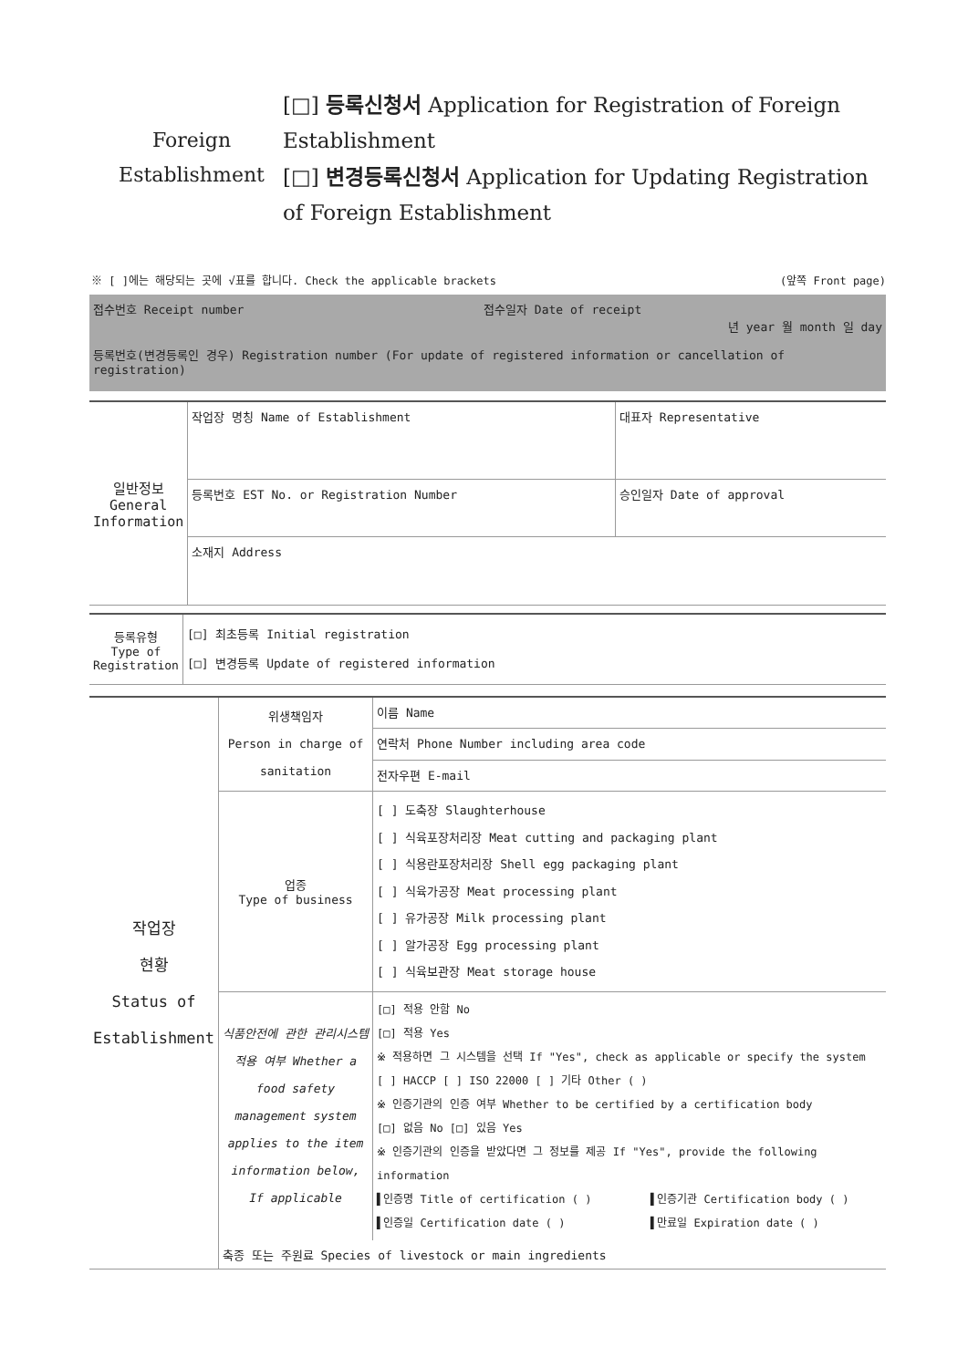Foreign
Establishment
[□] 등록신청서 Application for Registration of Foreign Establishment
[□] 변경등록신청서 Application for Updating Registration of Foreign Establishment
※ [ ]에는 해당되는 곳에 √표를 합니다. Check the applicable brackets (앞쪽 Front page)
| 접수번호 Receipt number | 접수일자 Date of receipt 년 year 월 month 일 day |
| 등록번호(변경등록인 경우) Registration number (For update of registered information or cancellation of registration) | |
| 일반정보 General Information | 작업장 명칭 Name of Establishment | 대표자 Representative |
| | 등록번호 EST No. or Registration Number | 승인일자 Date of approval |
| | 소재지 Address | |
| 등록유형 Type of Registration | [□] 최초등록 Initial registration [□] 변경등록 Update of registered information |
| 작업장 현황 Status of Establishment | 위생책임자 Person in charge of sanitation | 이름 Name |
| | | 연락처 Phone Number including area code |
| | | 전자우편 E-mail |
| | 업종 Type of business | [ ] 도축장 Slaughterhouse [ ] 식육포장처리장 Meat cutting and packaging plant [ ] 식용란포장처리장 Shell egg packaging plant [ ] 식육가공장 Meat processing plant [ ] 유가공장 Milk processing plant [ ] 알가공장 Egg processing plant [ ] 식육보관장 Meat storage house |
| | 식품안전에 관한 관리시스템 적용 여부 Whether a food safety management system applies to the item information below, If applicable | [□] 적용 안함 No [□] 적용 Yes ※ 적용하면 그 시스템을 선택 If "Yes", check as applicable or specify the system [ ] HACCP [ ] ISO 22000 [ ] 기타 Other ( ) ※ 인증기관의 인증 여부 Whether to be certified by a certification body [□] 없음 No [□] 있음 Yes ※ 인증기관의 인증을 받았다면 그 정보를 제공 If "Yes", provide the following information ▌인증명 Title of certification ( ) ▌인증일 Certification date ( ) ▌인증기관 Certification body ( ) ▌만료일 Expiration date ( ) |
| | 축종 또는 주원료 Species of livestock or main ingredients | |